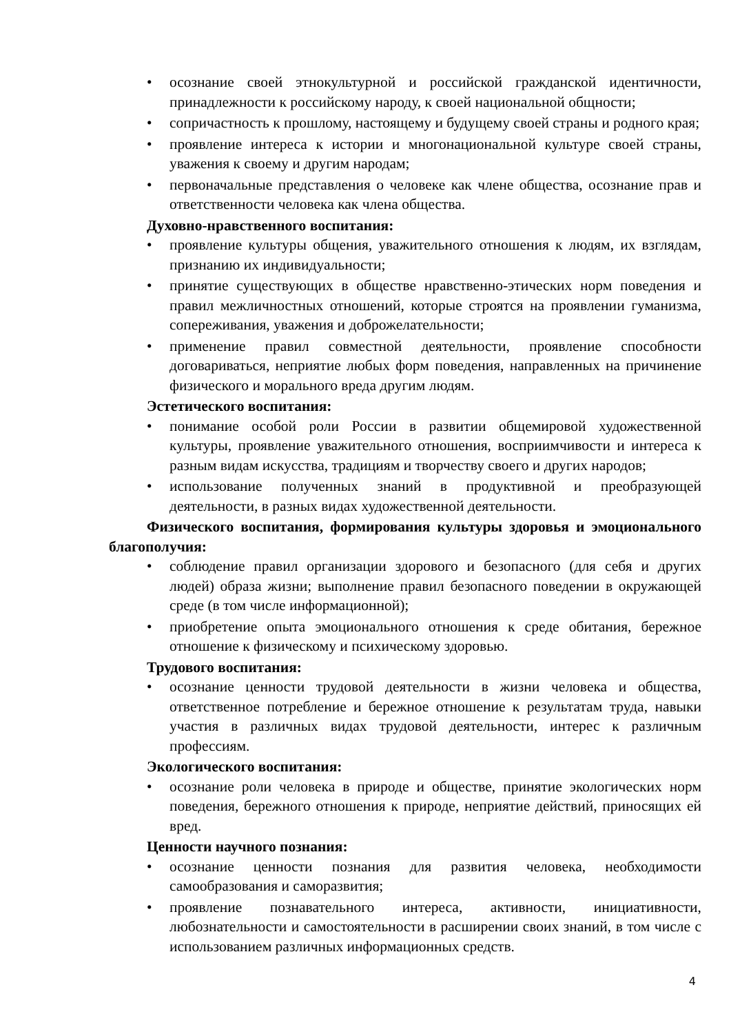• осознание своей этнокультурной и российской гражданской идентичности, принадлежности к российскому народу, к своей национальной общности;
• сопричастность к прошлому, настоящему и будущему своей страны и родного края;
• проявление интереса к истории и многонациональной культуре своей страны, уважения к своему и другим народам;
• первоначальные представления о человеке как члене общества, осознание прав и ответственности человека как члена общества.
Духовно-нравственного воспитания:
• проявление культуры общения, уважительного отношения к людям, их взглядам, признанию их индивидуальности;
• принятие существующих в обществе нравственно-этических норм поведения и правил межличностных отношений, которые строятся на проявлении гуманизма, сопереживания, уважения и доброжелательности;
• применение правил совместной деятельности, проявление способности договариваться, неприятие любых форм поведения, направленных на причинение физического и морального вреда другим людям.
Эстетического воспитания:
• понимание особой роли России в развитии общемировой художественной культуры, проявление уважительного отношения, восприимчивости и интереса к разным видам искусства, традициям и творчеству своего и других народов;
• использование полученных знаний в продуктивной и преобразующей деятельности, в разных видах художественной деятельности.
Физического воспитания, формирования культуры здоровья и эмоционального благополучия:
• соблюдение правил организации здорового и безопасного (для себя и других людей) образа жизни; выполнение правил безопасного поведении в окружающей среде (в том числе информационной);
• приобретение опыта эмоционального отношения к среде обитания, бережное отношение к физическому и психическому здоровью.
Трудового воспитания:
• осознание ценности трудовой деятельности в жизни человека и общества, ответственное потребление и бережное отношение к результатам труда, навыки участия в различных видах трудовой деятельности, интерес к различным профессиям.
Экологического воспитания:
• осознание роли человека в природе и обществе, принятие экологических норм поведения, бережного отношения к природе, неприятие действий, приносящих ей вред.
Ценности научного познания:
• осознание ценности познания для развития человека, необходимости самообразования и саморазвития;
• проявление познавательного интереса, активности, инициативности, любознательности и самостоятельности в расширении своих знаний, в том числе с использованием различных информационных средств.
4